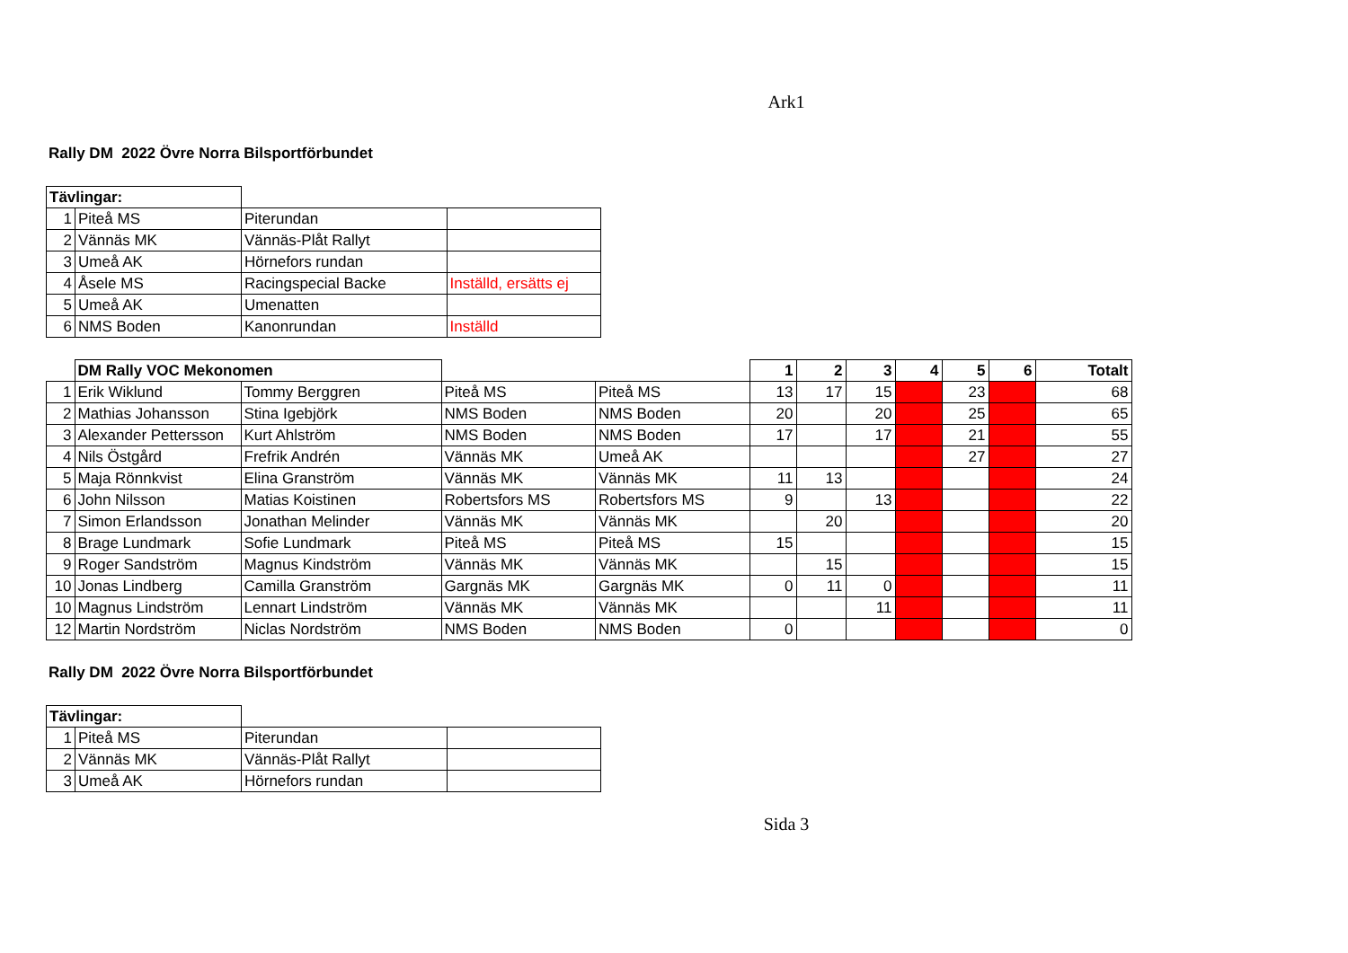Ark1
Rally DM 2022 Övre Norra Bilsportförbundet
| Tävlingar: | | | |
| 1 | Piteå MS | Piterundan | |
| 2 | Vännäs MK | Vännäs-Plåt Rallyt | |
| 3 | Umeå AK | Hörnefors rundan | |
| 4 | Åsele MS | Racingspecial Backe | Inställd, ersätts ej |
| 5 | Umeå AK | Umenatten | |
| 6 | NMS Boden | Kanonrundan | Inställd |
| | DM Rally VOC Mekonomen | | | | 1 | 2 | 3 | 4 | 5 | 6 | Totalt |
| 1 | Erik Wiklund | Tommy Berggren | Piteå MS | Piteå MS | 13 | 17 | 15 | | 23 | | 68 |
| 2 | Mathias Johansson | Stina Igebjörk | NMS Boden | NMS Boden | 20 | | 20 | | 25 | | 65 |
| 3 | Alexander Pettersson | Kurt Ahlström | NMS Boden | NMS Boden | 17 | | 17 | | 21 | | 55 |
| 4 | Nils Östgård | Frefrik Andrén | Vännäs MK | Umeå AK | | | | | 27 | | 27 |
| 5 | Maja Rönnkvist | Elina Granström | Vännäs MK | Vännäs MK | 11 | 13 | | | | | 24 |
| 6 | John Nilsson | Matias Koistinen | Robertsfors MS | Robertsfors MS | 9 | | 13 | | | | 22 |
| 7 | Simon Erlandsson | Jonathan Melinder | Vännäs MK | Vännäs MK | | 20 | | | | | 20 |
| 8 | Brage Lundmark | Sofie Lundmark | Piteå MS | Piteå MS | 15 | | | | | | 15 |
| 9 | Roger Sandström | Magnus Kindström | Vännäs MK | Vännäs MK | | 15 | | | | | 15 |
| 10 | Jonas Lindberg | Camilla Granström | Gargnäs MK | Gargnäs MK | 0 | 11 | 0 | | | | 11 |
| 10 | Magnus Lindström | Lennart Lindström | Vännäs MK | Vännäs MK | | | 11 | | | | 11 |
| 12 | Martin Nordström | Niclas Nordström | NMS Boden | NMS Boden | 0 | | | | | | 0 |
Rally DM 2022 Övre Norra Bilsportförbundet
| Tävlingar: | | | |
| 1 | Piteå MS | Piterundan | |
| 2 | Vännäs MK | Vännäs-Plåt Rallyt | |
| 3 | Umeå AK | Hörnefors rundan | |
Sida 3